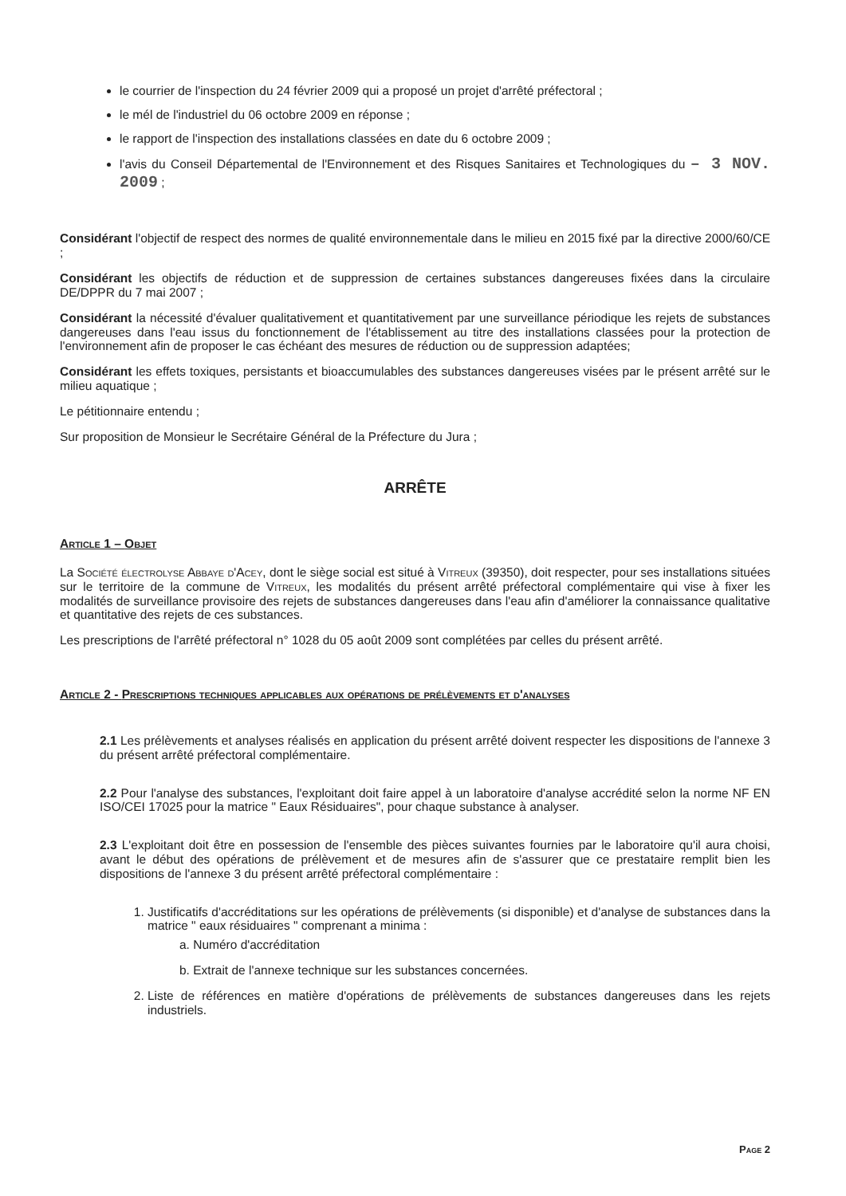le courrier de l'inspection du 24 février 2009 qui a proposé un projet d'arrêté préfectoral ;
le mél de l'industriel du 06 octobre 2009 en réponse ;
le rapport de l'inspection des installations classées en date du 6 octobre 2009 ;
l'avis du Conseil Départemental de l'Environnement et des Risques Sanitaires et Technologiques du – 3 NOV. 2009 ;
Considérant l'objectif de respect des normes de qualité environnementale dans le milieu en 2015 fixé par la directive 2000/60/CE ;
Considérant les objectifs de réduction et de suppression de certaines substances dangereuses fixées dans la circulaire DE/DPPR du 7 mai 2007 ;
Considérant la nécessité d'évaluer qualitativement et quantitativement par une surveillance périodique les rejets de substances dangereuses dans l'eau issus du fonctionnement de l'établissement au titre des installations classées pour la protection de l'environnement afin de proposer le cas échéant des mesures de réduction ou de suppression adaptées;
Considérant les effets toxiques, persistants et bioaccumulables des substances dangereuses visées par le présent arrêté sur le milieu aquatique ;
Le pétitionnaire entendu ;
Sur proposition de Monsieur le Secrétaire Général de la Préfecture du Jura ;
ARRÊTE
Article 1 – Objet
La Société électrolyse Abbaye d'Acey, dont le siège social est situé à Vitreux (39350), doit respecter, pour ses installations situées sur le territoire de la commune de Vitreux, les modalités du présent arrêté préfectoral complémentaire qui vise à fixer les modalités de surveillance provisoire des rejets de substances dangereuses dans l'eau afin d'améliorer la connaissance qualitative et quantitative des rejets de ces substances.
Les prescriptions de l'arrêté préfectoral n° 1028 du 05 août 2009 sont complétées par celles du présent arrêté.
Article 2 - Prescriptions techniques applicables aux opérations de prélèvements et d'analyses
2.1 Les prélèvements et analyses réalisés en application du présent arrêté doivent respecter les dispositions de l'annexe 3 du présent arrêté préfectoral complémentaire.
2.2 Pour l'analyse des substances, l'exploitant doit faire appel à un laboratoire d'analyse accrédité selon la norme NF EN ISO/CEI 17025 pour la matrice " Eaux Résiduaires", pour chaque substance à analyser.
2.3 L'exploitant doit être en possession de l'ensemble des pièces suivantes fournies par le laboratoire qu'il aura choisi, avant le début des opérations de prélèvement et de mesures afin de s'assurer que ce prestataire remplit bien les dispositions de l'annexe 3 du présent arrêté préfectoral complémentaire :
1. Justificatifs d'accréditations sur les opérations de prélèvements (si disponible) et d'analyse de substances dans la matrice " eaux résiduaires " comprenant a minima :
a. Numéro d'accréditation
b. Extrait de l'annexe technique sur les substances concernées.
2. Liste de références en matière d'opérations de prélèvements de substances dangereuses dans les rejets industriels.
Page 2